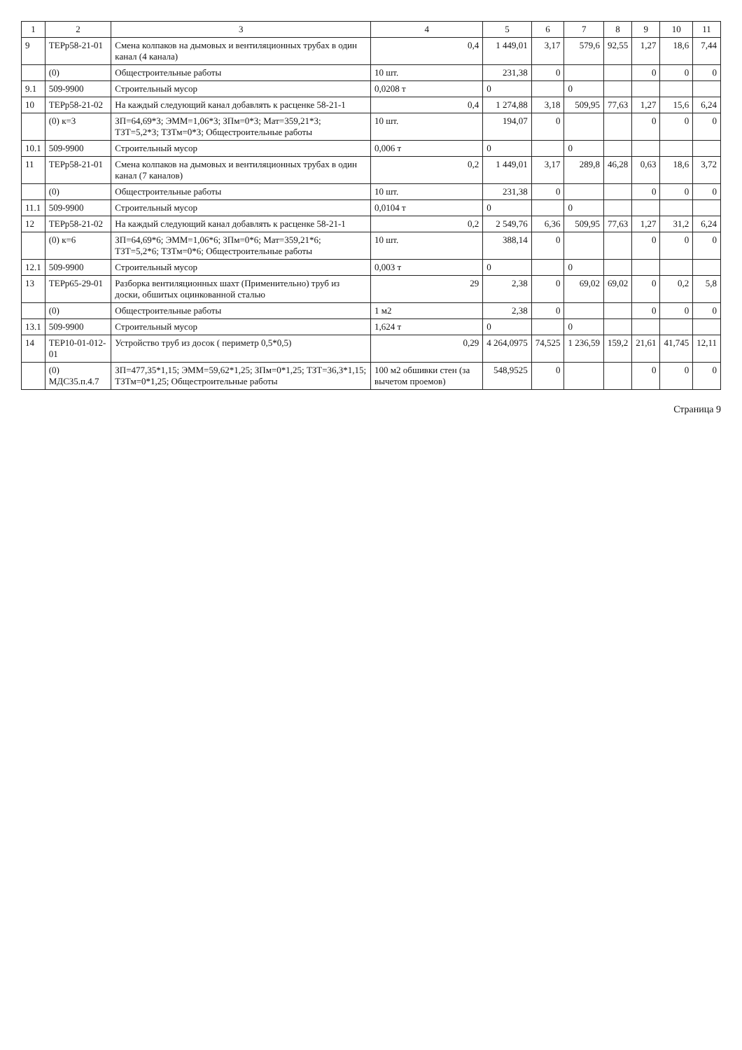| 1 | 2 | 3 | 4 | 5 | 6 | 7 | 8 | 9 | 10 | 11 |
| --- | --- | --- | --- | --- | --- | --- | --- | --- | --- | --- |
| 9 | ТЕРр58-21-01 | Смена колпаков на дымовых и вентиляционных трубах в один канал (4 канала) | 0,4 | 1 449,01 | 3,17 | 579,6 | 92,55 | 1,27 | 18,6 | 7,44 |
| | (0) | Общестроительные работы | 10 шт. | 231,38 | 0 | | | 0 | 0 | 0 |
| 9.1 | 509-9900 | Строительный мусор | 0,0208 т | 0 | | 0 | | | | |
| 10 | ТЕРр58-21-02 | На каждый следующий канал добавлять к расценке 58-21-1 | 0,4 | 1 274,88 | 3,18 | 509,95 | 77,63 | 1,27 | 15,6 | 6,24 |
| | (0) к=3 | ЗП=64,69*3; ЭММ=1,06*3; ЗПм=0*3; Мат=359,21*3; ТЗТ=5,2*3; ТЗТм=0*3; Общестроительные работы | 10 шт. | 194,07 | 0 | | | 0 | 0 | 0 |
| 10.1 | 509-9900 | Строительный мусор | 0,006 т | 0 | | 0 | | | | |
| 11 | ТЕРр58-21-01 | Смена колпаков на дымовых и вентиляционных трубах в один канал (7 каналов) | 0,2 | 1 449,01 | 3,17 | 289,8 | 46,28 | 0,63 | 18,6 | 3,72 |
| | (0) | Общестроительные работы | 10 шт. | 231,38 | 0 | | | 0 | 0 | 0 |
| 11.1 | 509-9900 | Строительный мусор | 0,0104 т | 0 | | 0 | | | | |
| 12 | ТЕРр58-21-02 | На каждый следующий канал добавлять к расценке 58-21-1 | 0,2 | 2 549,76 | 6,36 | 509,95 | 77,63 | 1,27 | 31,2 | 6,24 |
| | (0) к=6 | ЗП=64,69*6; ЭММ=1,06*6; ЗПм=0*6; Мат=359,21*6; ТЗТ=5,2*6; ТЗТм=0*6; Общестроительные работы | 10 шт. | 388,14 | 0 | | | 0 | 0 | 0 |
| 12.1 | 509-9900 | Строительный мусор | 0,003 т | 0 | | 0 | | | | |
| 13 | ТЕРр65-29-01 | Разборка вентиляционных шахт (Применительно) труб из доски, обшитых оцинкованной сталью | 29 | 2,38 | 0 | 69,02 | 69,02 | 0 | 0,2 | 5,8 |
| | (0) | Общестроительные работы | 1 м2 | 2,38 | 0 | | | 0 | 0 | 0 |
| 13.1 | 509-9900 | Строительный мусор | 1,624 т | 0 | | 0 | | | | |
| 14 | ТЕР10-01-012-01 | Устройство труб из досок ( периметр 0,5*0,5) | 0,29 | 4 264,0975 | 74,525 | 1 236,59 | 159,2 | 21,61 | 41,745 | 12,11 |
| | (0) МДС35.п.4.7 | ЗП=477,35*1,15; ЭММ=59,62*1,25; ЗПм=0*1,25; ТЗТ=36,3*1,15; ТЗТм=0*1,25; Общестроительные работы | 100 м2 обшивки стен (за вычетом проемов) | 548,9525 | 0 | | | 0 | 0 | 0 |
Страница 9